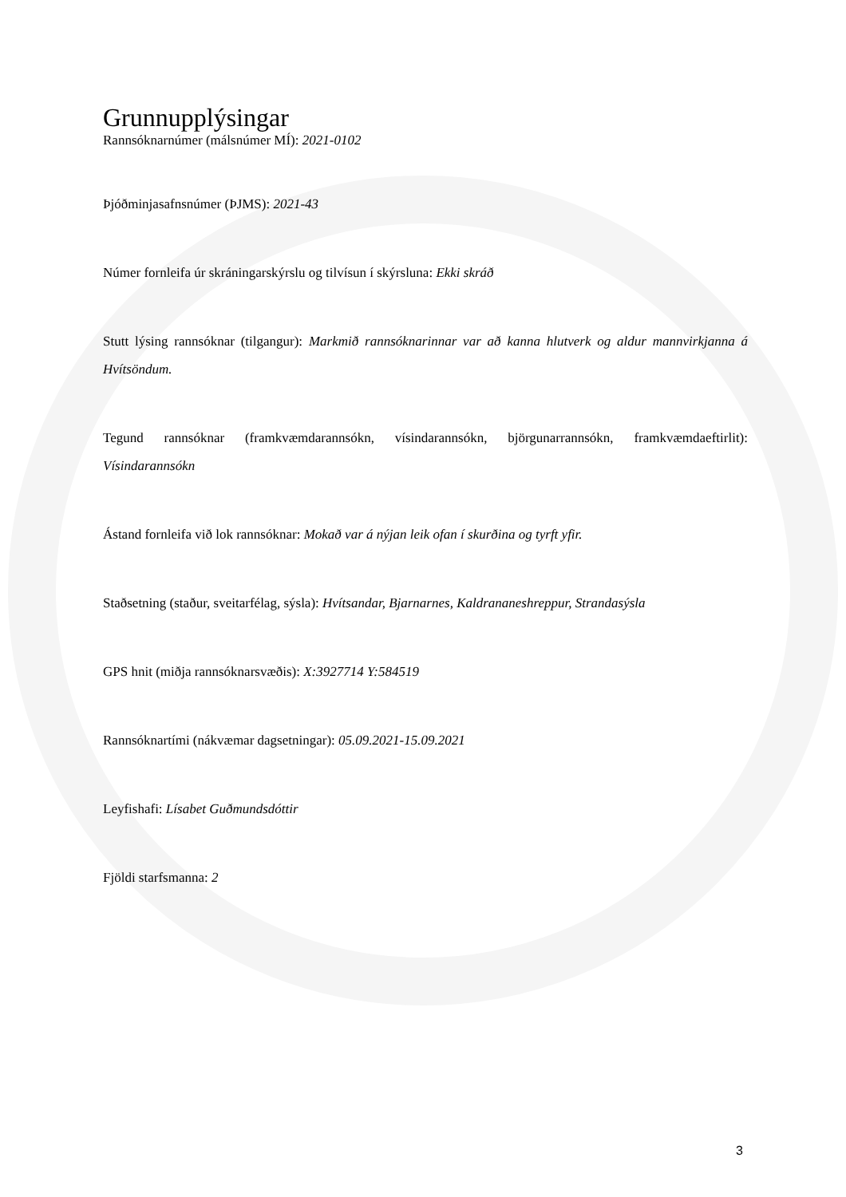Grunnupplýsingar
Rannsóknarnúmer (málsnúmer MÍ): 2021-0102
Þjóðminjasafnsnúmer (ÞJMS): 2021-43
Númer fornleifa úr skráningarskýrslu og tilvísun í skýrsluna: Ekki skráð
Stutt lýsing rannsóknar (tilgangur): Markmið rannsóknarinnar var að kanna hlutverk og aldur mannvirkjanna á Hvítsöndum.
Tegund rannsóknar (framkvæmdarannsókn, vísindarannsókn, björgunarrannsókn, framkvæmdaeftirlit): Vísindarannsókn
Ástand fornleifa við lok rannsóknar: Mokað var á nýjan leik ofan í skurðina og tyrft yfir.
Staðsetning (staður, sveitarfélag, sýsla): Hvítsandar, Bjarnarnes, Kaldrananeshreppur, Strandasýsla
GPS hnit (miðja rannsóknarsvæðis): X:3927714 Y:584519
Rannsóknartími (nákvæmar dagsetningar): 05.09.2021-15.09.2021
Leyfishafi: Lísabet Guðmundsdóttir
Fjöldi starfsmanna: 2
3